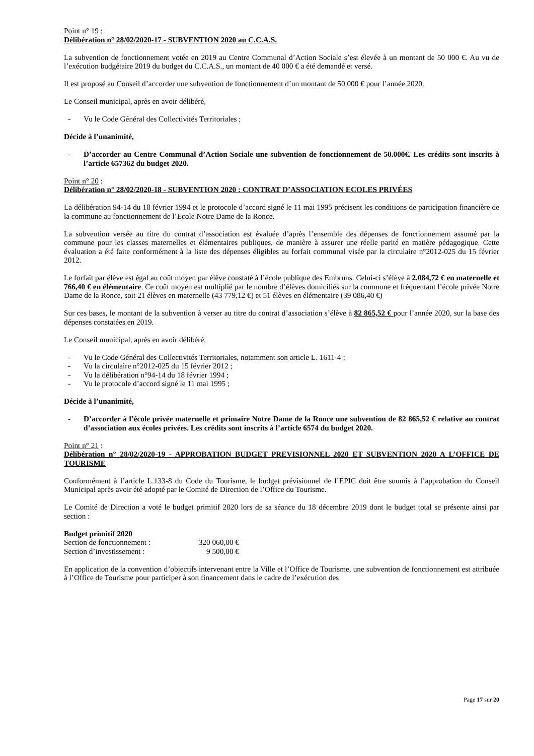Point n° 19 :
Délibération n° 28/02/2020-17 - SUBVENTION 2020 au C.C.A.S.
La subvention de fonctionnement votée en 2019 au Centre Communal d’Action Sociale s’est élevée à un montant de 50 000 €. Au vu de l’exécution budgétaire 2019 du budget du C.C.A.S., un montant de 40 000 € a été demandé et versé.
Il est proposé au Conseil d’accorder une subvention de fonctionnement d’un montant de 50 000 € pour l’année 2020.
Le Conseil municipal, après en avoir délibéré,
- Vu le Code Général des Collectivités Territoriales ;
Décide à l’unanimité,
- D’accorder au Centre Communal d’Action Sociale une subvention de fonctionnement de 50.000€. Les crédits sont inscrits à l’article 657362 du budget 2020.
Point n° 20 :
Délibération n° 28/02/2020-18 - SUBVENTION 2020 : CONTRAT D’ASSOCIATION ECOLES PRIVÉES
La délibération 94-14 du 18 février 1994 et le protocole d’accord signé le 11 mai 1995 précisent les conditions de participation financière de la commune au fonctionnement de l’Ecole Notre Dame de la Ronce.
La subvention versée au titre du contrat d’association est évaluée d’après l’ensemble des dépenses de fonctionnement assumé par la commune pour les classes maternelles et élémentaires publiques, de manière à assurer une réelle parité en matière pédagogique. Cette évaluation a été faite conformément à la liste des dépenses éligibles au forfait communal visée par la circulaire n°2012-025 du 15 février 2012.
Le forfait par élève est égal au coût moyen par élève constaté à l’école publique des Embruns. Celui-ci s’élève à 2.084,72 € en maternelle et 766,40 € en élémentaire. Ce coût moyen est multiplié par le nombre d’élèves domiciliés sur la commune et fréquentant l’école privée Notre Dame de la Ronce, soit 21 élèves en maternelle (43 779,12 €) et 51 élèves en élémentaire (39 086,40 €)
Sur ces bases, le montant de la subvention à verser au titre du contrat d’association s’élève à 82 865,52 € pour l’année 2020, sur la base des dépenses constatées en 2019.
Le Conseil municipal, après en avoir délibéré,
- Vu le Code Général des Collectivités Territoriales, notamment son article L. 1611-4 ;
- Vu la circulaire n°2012-025 du 15 février 2012 ;
- Vu la délibération n°94-14 du 18 février 1994 ;
- Vu le protocole d’accord signé le 11 mai 1995 ;
Décide à l’unanimité,
- D’accorder à l’école privée maternelle et primaire Notre Dame de la Ronce une subvention de 82 865,52 € relative au contrat d’association aux écoles privées. Les crédits sont inscrits à l’article 6574 du budget 2020.
Point n° 21 :
Délibération n° 28/02/2020-19 - APPROBATION BUDGET PREVISIONNEL 2020 ET SUBVENTION 2020 A L’OFFICE DE TOURISME
Conformément à l’article L.133-8 du Code du Tourisme, le budget prévisionnel de l’EPIC doit être soumis à l’approbation du Conseil Municipal après avoir été adopté par le Comité de Direction de l’Office du Tourisme.
Le Comité de Direction a voté le budget primitif 2020 lors de sa séance du 18 décembre 2019 dont le budget total se présente ainsi par section :
Budget primitif 2020
Section de fonctionnement : 320 060,00 €
Section d’investissement : 9 500,00 €
En application de la convention d’objectifs intervenant entre la Ville et l’Office de Tourisme, une subvention de fonctionnement est attribuée à l’Office de Tourisme pour participer à son financement dans le cadre de l’exécution des
Page 17 sur 20